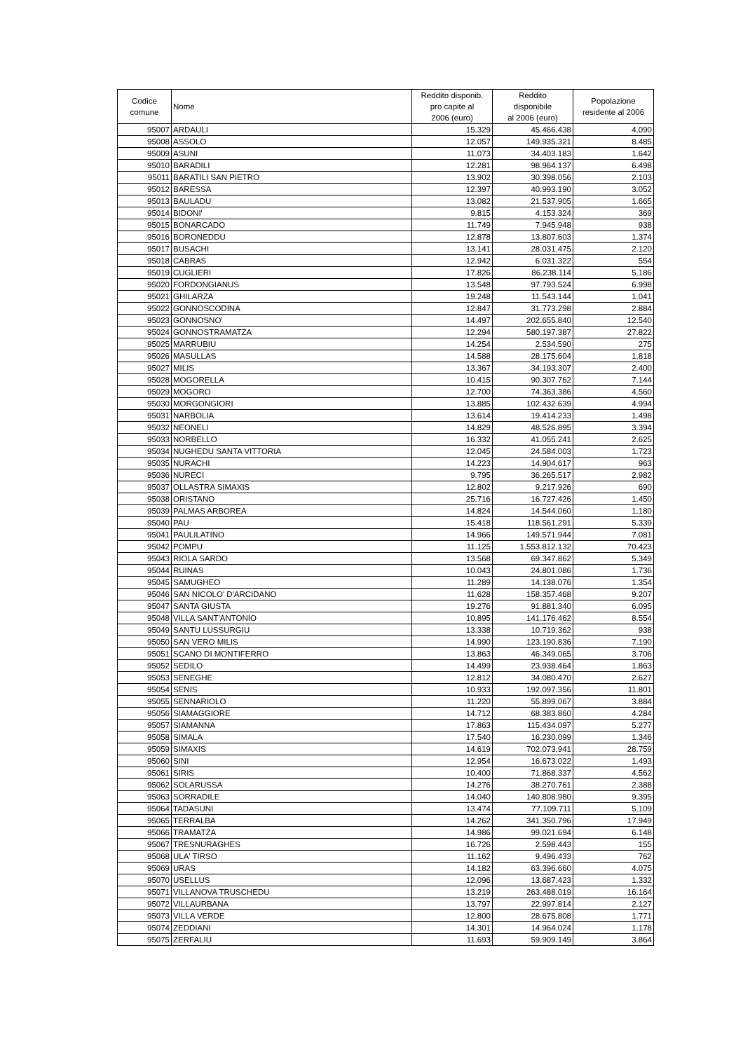| Codice comune | Nome | Reddito disponib. pro capite al 2006 (euro) | Reddito disponibile al 2006 (euro) | Popolazione residente al 2006 |
| --- | --- | --- | --- | --- |
| 95007 | ARDAULI | 15.329 | 45.466.438 | 4.090 |
| 95008 | ASSOLO | 12.057 | 149.935.321 | 8.485 |
| 95009 | ASUNI | 11.073 | 34.403.183 | 1.642 |
| 95010 | BARADILI | 12.281 | 98.964.137 | 6.498 |
| 95011 | BARATILI SAN PIETRO | 13.902 | 30.398.056 | 2.103 |
| 95012 | BARESSA | 12.397 | 40.993.190 | 3.052 |
| 95013 | BAULADU | 13.082 | 21.537.905 | 1.665 |
| 95014 | BIDONI' | 9.815 | 4.153.324 | 369 |
| 95015 | BONARCADO | 11.749 | 7.945.948 | 938 |
| 95016 | BORONEDDU | 12.878 | 13.807.603 | 1.374 |
| 95017 | BUSACHI | 13.141 | 28.031.475 | 2.120 |
| 95018 | CABRAS | 12.942 | 6.031.322 | 554 |
| 95019 | CUGLIERI | 17.826 | 86.238.114 | 5.186 |
| 95020 | FORDONGIANUS | 13.548 | 97.793.524 | 6.998 |
| 95021 | GHILARZA | 19.248 | 11.543.144 | 1.041 |
| 95022 | GONNOSCODINA | 12.847 | 31.773.298 | 2.884 |
| 95023 | GONNOSNO' | 14.497 | 202.655.840 | 12.540 |
| 95024 | GONNOSTRAMATZA | 12.294 | 580.197.387 | 27.822 |
| 95025 | MARRUBIU | 14.254 | 2.534.590 | 275 |
| 95026 | MASULLAS | 14.588 | 28.175.604 | 1.818 |
| 95027 | MILIS | 13.367 | 34.193.307 | 2.400 |
| 95028 | MOGORELLA | 10.415 | 90.307.762 | 7.144 |
| 95029 | MOGORO | 12.700 | 74.363.386 | 4.560 |
| 95030 | MORGONGIORI | 13.885 | 102.432.639 | 4.994 |
| 95031 | NARBOLIA | 13.614 | 19.414.233 | 1.498 |
| 95032 | NEONELI | 14.829 | 48.526.895 | 3.394 |
| 95033 | NORBELLO | 16.332 | 41.055.241 | 2.625 |
| 95034 | NUGHEDU SANTA VITTORIA | 12.045 | 24.584.003 | 1.723 |
| 95035 | NURACHI | 14.223 | 14.904.617 | 963 |
| 95036 | NURECI | 9.795 | 36.265.517 | 2.982 |
| 95037 | OLLASTRA SIMAXIS | 12.802 | 9.217.926 | 690 |
| 95038 | ORISTANO | 25.716 | 16.727.426 | 1.450 |
| 95039 | PALMAS ARBOREA | 14.824 | 14.544.060 | 1.180 |
| 95040 | PAU | 15.418 | 118.561.291 | 5.339 |
| 95041 | PAULILATINO | 14.966 | 149.571.944 | 7.081 |
| 95042 | POMPU | 11.125 | 1.553.812.132 | 70.423 |
| 95043 | RIOLA SARDO | 13.568 | 69.347.862 | 5.349 |
| 95044 | RUINAS | 10.043 | 24.801.086 | 1.736 |
| 95045 | SAMUGHEO | 11.289 | 14.138.076 | 1.354 |
| 95046 | SAN NICOLO' D'ARCIDANO | 11.628 | 158.357.468 | 9.207 |
| 95047 | SANTA GIUSTA | 19.276 | 91.881.340 | 6.095 |
| 95048 | VILLA SANT'ANTONIO | 10.895 | 141.176.462 | 8.554 |
| 95049 | SANTU LUSSURGIU | 13.338 | 10.719.362 | 938 |
| 95050 | SAN VERO MILIS | 14.990 | 123.190.836 | 7.190 |
| 95051 | SCANO DI MONTIFERRO | 13.863 | 46.349.065 | 3.706 |
| 95052 | SEDILO | 14.499 | 23.938.464 | 1.863 |
| 95053 | SENEGHE | 12.812 | 34.080.470 | 2.627 |
| 95054 | SENIS | 10.933 | 192.097.356 | 11.801 |
| 95055 | SENNARIOLO | 11.220 | 55.899.067 | 3.884 |
| 95056 | SIAMAGGIORE | 14.712 | 68.383.860 | 4.284 |
| 95057 | SIAMANNA | 17.863 | 115.434.097 | 5.277 |
| 95058 | SIMALA | 17.540 | 16.230.099 | 1.346 |
| 95059 | SIMAXIS | 14.619 | 702.073.941 | 28.759 |
| 95060 | SINI | 12.954 | 16.673.022 | 1.493 |
| 95061 | SIRIS | 10.400 | 71.868.337 | 4.562 |
| 95062 | SOLARUSSA | 14.276 | 38.270.761 | 2.388 |
| 95063 | SORRADILE | 14.040 | 140.808.980 | 9.395 |
| 95064 | TADASUNI | 13.474 | 77.109.711 | 5.109 |
| 95065 | TERRALBA | 14.262 | 341.350.796 | 17.949 |
| 95066 | TRAMATZA | 14.986 | 99.021.694 | 6.148 |
| 95067 | TRESNURAGHES | 16.726 | 2.598.443 | 155 |
| 95068 | ULA' TIRSO | 11.162 | 9.496.433 | 762 |
| 95069 | URAS | 14.182 | 63.396.660 | 4.075 |
| 95070 | USELLUS | 12.096 | 13.687.423 | 1.332 |
| 95071 | VILLANOVA TRUSCHEDU | 13.219 | 263.488.019 | 16.164 |
| 95072 | VILLAURBANA | 13.797 | 22.997.814 | 2.127 |
| 95073 | VILLA VERDE | 12.800 | 28.675.808 | 1.771 |
| 95074 | ZEDDIANI | 14.301 | 14.964.024 | 1.178 |
| 95075 | ZERFALIU | 11.693 | 59.909.149 | 3.864 |